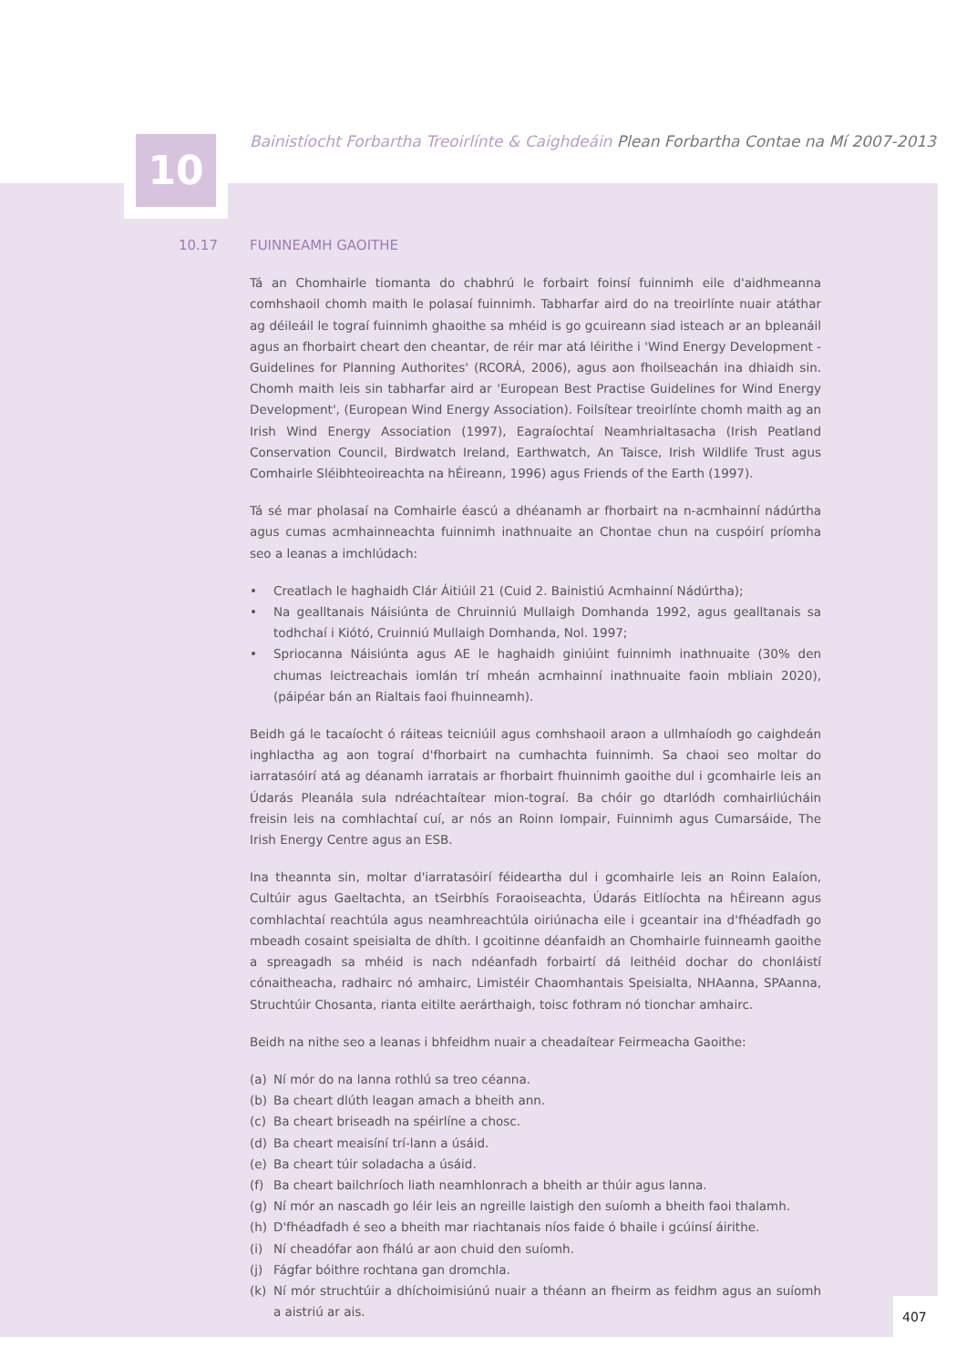10
Bainistíocht Forbartha Treoirlínte & Caighdeáin Plean Forbartha Contae na Mí 2007-2013
10.17 FUINNEAMH GAOITHE
Tá an Chomhairle tiomanta do chabhrú le forbairt foinsí fuinnimh eile d'aidhmeanna comhshaoil chomh maith le polasaí fuinnimh. Tabharfar aird do na treoirlínte nuair atáthar ag déileáil le tograí fuinnimh ghaoithe sa mhéid is go gcuireann siad isteach ar an bpleanáil agus an fhorbairt cheart den cheantar, de réir mar atá léirithe i 'Wind Energy Development - Guidelines for Planning Authorites' (RCORÁ, 2006), agus aon fhoilseachán ina dhiaidh sin. Chomh maith leis sin tabharfar aird ar 'European Best Practise Guidelines for Wind Energy Development', (European Wind Energy Association). Foilsítear treoirlínte chomh maith ag an Irish Wind Energy Association (1997), Eagraíochtaí Neamhrialtasacha (Irish Peatland Conservation Council, Birdwatch Ireland, Earthwatch, An Taisce, Irish Wildlife Trust agus Comhairle Sléibhteoireachta na hÉireann, 1996) agus Friends of the Earth (1997).
Tá sé mar pholasaí na Comhairle éascú a dhéanamh ar fhorbairt na n-acmhainní nádúrtha agus cumas acmhainneachta fuinnimh inathnuaite an Chontae chun na cuspóirí príomha seo a leanas a imchlúdach:
• Creatlach le haghaidh Clár Áitiúil 21 (Cuid 2. Bainistiú Acmhainní Nádúrtha);
• Na gealltanais Náisiúnta de Chruinniú Mullaigh Domhanda 1992, agus gealltanais sa todhchaí i Kiótó, Cruinniú Mullaigh Domhanda, Nol. 1997;
• Spriocanna Náisiúnta agus AE le haghaidh giniúint fuinnimh inathnuaite (30% den chumas leictreachais iomlán trí mheán acmhainní inathnuaite faoin mbliain 2020), (páipéar bán an Rialtais faoi fhuinneamh).
Beidh gá le tacaíocht ó ráiteas teicniúil agus comhshaoil araon a ullmhaíodh go caighdeán inghlactha ag aon tograí d'fhorbairt na cumhachta fuinnimh. Sa chaoi seo moltar do iarratasóirí atá ag déanamh iarratais ar fhorbairt fhuinnimh gaoithe dul i gcomhairle leis an Údarás Pleanála sula ndréachtaítear mion-tograí. Ba chóir go dtarlódh comhairliúcháin freisin leis na comhlachtaí cuí, ar nós an Roinn Iompair, Fuinnimh agus Cumarsáide, The Irish Energy Centre agus an ESB.
Ina theannta sin, moltar d'iarratasóirí féideartha dul i gcomhairle leis an Roinn Ealaíon, Cultúir agus Gaeltachta, an tSeirbhís Foraoiseachta, Údarás Eitlíochta na hÉireann agus comhlachtaí reachtúla agus neamhreachtúla oiriúnacha eile i gceantair ina d'fhéadfadh go mbeadh cosaint speisialta de dhíth. I gcoitinne déanfaidh an Chomhairle fuinneamh gaoithe a spreagadh sa mhéid is nach ndéanfadh forbairtí dá leithéid dochar do chonláistí cónaitheacha, radhairc nó amhairc, Limistéir Chaomhantais Speisialta, NHAanna, SPAanna, Struchtúir Chosanta, rianta eitilte aerárthaigh, toisc fothram nó tionchar amhairc.
Beidh na nithe seo a leanas i bhfeidhm nuair a cheadaítear Feirmeacha Gaoithe:
(a) Ní mór do na lanna rothlú sa treo céanna.
(b) Ba cheart dlúth leagan amach a bheith ann.
(c) Ba cheart briseadh na spéirlíne a chosc.
(d) Ba cheart meaisíní trí-lann a úsáid.
(e) Ba cheart túir soladacha a úsáid.
(f) Ba cheart bailchríoch liath neamhlonrach a bheith ar thúir agus lanna.
(g) Ní mór an nascadh go léir leis an ngreille laistigh den suíomh a bheith faoi thalamh.
(h) D'fhéadfadh é seo a bheith mar riachtanais níos faide ó bhaile i gcúinsí áirithe.
(i) Ní cheadófar aon fhálú ar aon chuid den suíomh.
(j) Fágfar bóithre rochtana gan dromchla.
(k) Ní mór struchtúir a dhíchoimisiúnú nuair a théann an fheirm as feidhm agus an suíomh a aistriú ar ais.
407